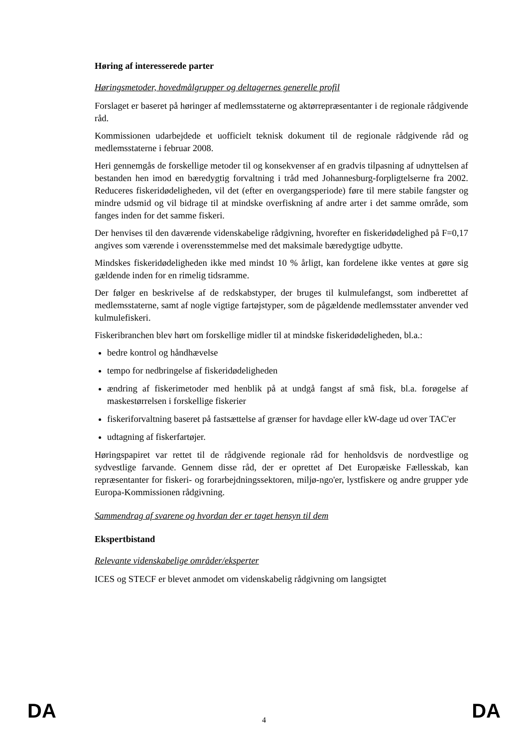Høring af interesserede parter
Høringsmetoder, hovedmålgrupper og deltagernes generelle profil
Forslaget er baseret på høringer af medlemsstaterne og aktørrepræsentanter i de regionale rådgivende råd.
Kommissionen udarbejdede et uofficielt teknisk dokument til de regionale rådgivende råd og medlemsstaterne i februar 2008.
Heri gennemgås de forskellige metoder til og konsekvenser af en gradvis tilpasning af udnyttelsen af bestanden hen imod en bæredygtig forvaltning i tråd med Johannesburg-forpligtelserne fra 2002. Reduceres fiskeridødeligheden, vil det (efter en overgangsperiode) føre til mere stabile fangster og mindre udsmid og vil bidrage til at mindske overfiskning af andre arter i det samme område, som fanges inden for det samme fiskeri.
Der henvises til den daværende videnskabelige rådgivning, hvorefter en fiskeridødelighed på F=0,17 angives som værende i overensstemmelse med det maksimale bæredygtige udbytte.
Mindskes fiskeridødeligheden ikke med mindst 10 % årligt, kan fordelene ikke ventes at gøre sig gældende inden for en rimelig tidsramme.
Der følger en beskrivelse af de redskabstyper, der bruges til kulmulefangst, som indberettet af medlemsstaterne, samt af nogle vigtige fartøjstyper, som de pågældende medlemsstater anvender ved kulmulefiskeri.
Fiskeribranchen blev hørt om forskellige midler til at mindske fiskeridødeligheden, bl.a.:
bedre kontrol og håndhævelse
tempo for nedbringelse af fiskeridødeligheden
ændring af fiskerimetoder med henblik på at undgå fangst af små fisk, bl.a. forøgelse af maskestørrelsen i forskellige fiskerier
fiskeriforvaltning baseret på fastsættelse af grænser for havdage eller kW-dage ud over TAC'er
udtagning af fiskerfartøjer.
Høringspapiret var rettet til de rådgivende regionale råd for henholdsvis de nordvestlige og sydvestlige farvande. Gennem disse råd, der er oprettet af Det Europæiske Fællesskab, kan repræsentanter for fiskeri- og forarbejdningssektoren, miljø-ngo'er, lystfiskere og andre grupper yde Europa-Kommissionen rådgivning.
Sammendrag af svarene og hvordan der er taget hensyn til dem
Ekspertbistand
Relevante videnskabelige områder/eksperter
ICES og STECF er blevet anmodet om videnskabelig rådgivning om langsigtet
DA 4 DA